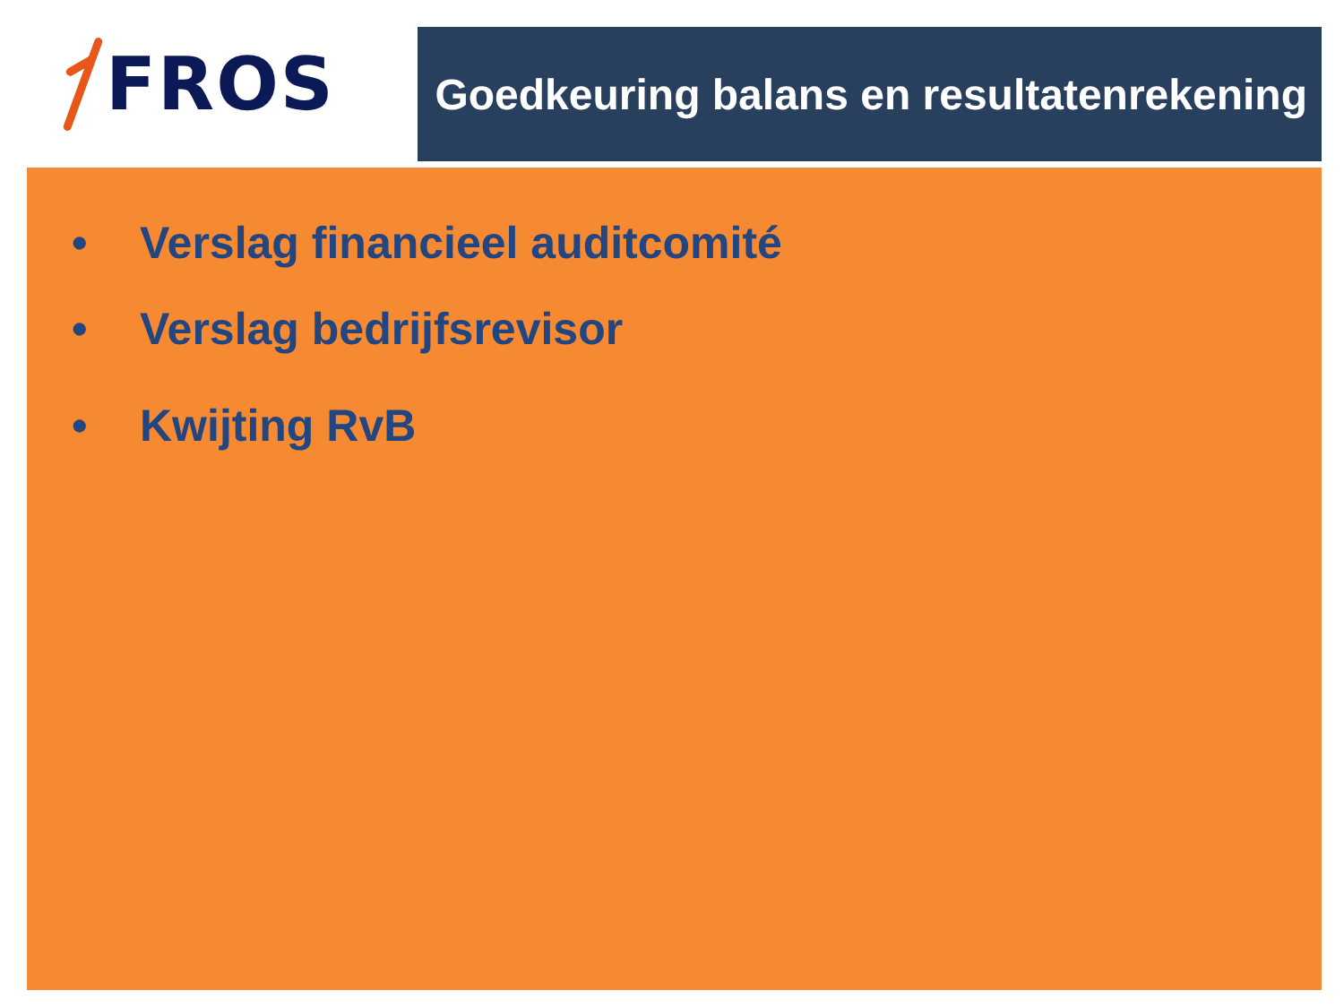FROS
Goedkeuring balans en resultatenrekening
• Verslag financieel auditcomité
• Verslag bedrijfsrevisor
• Kwijting RvB